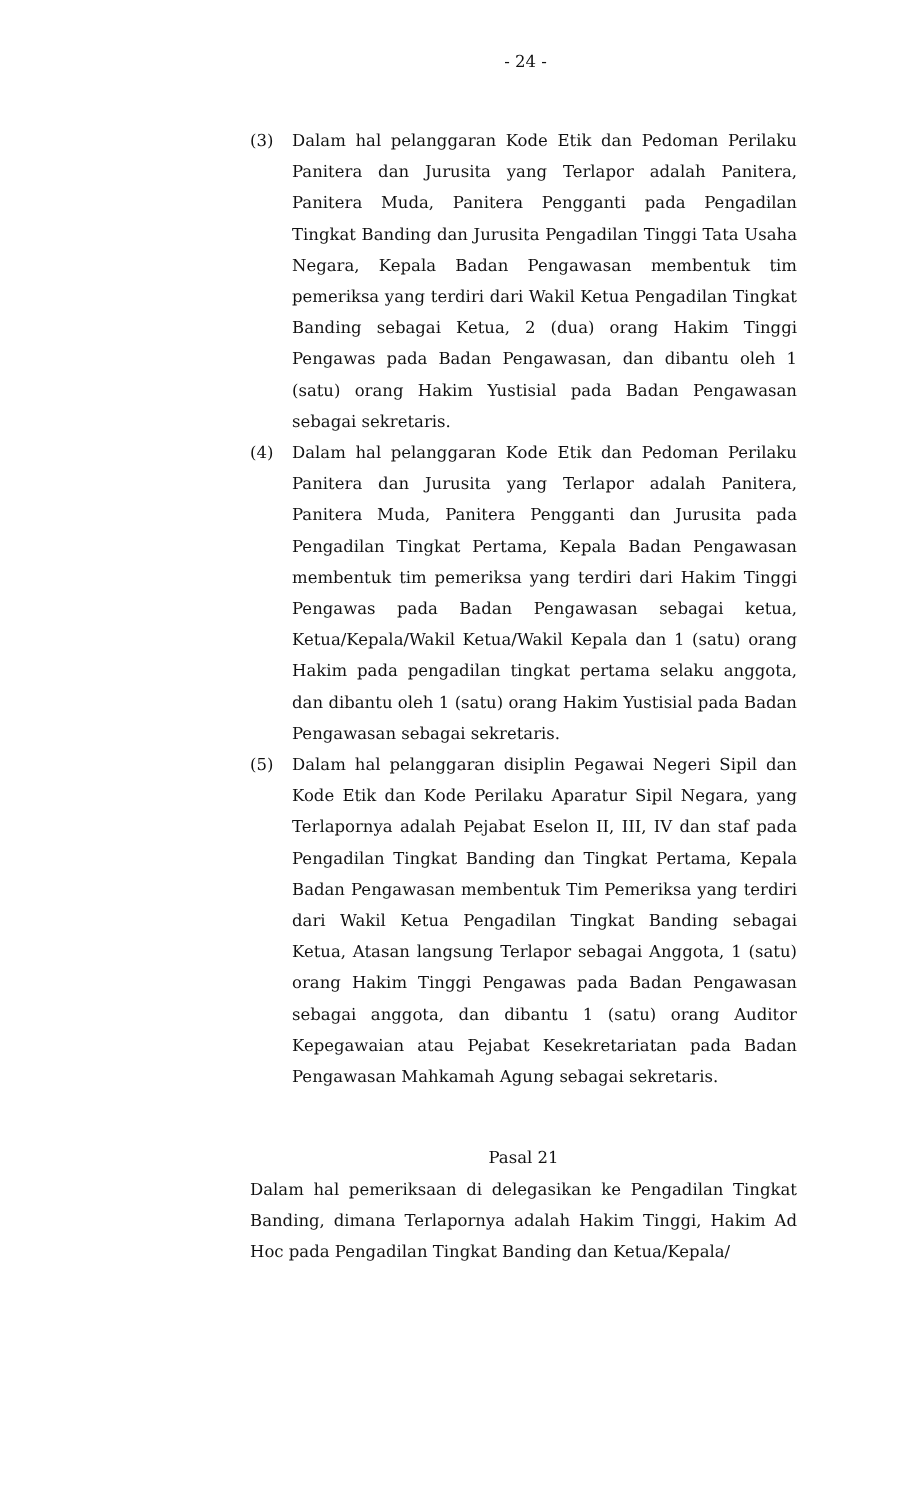- 24 -
(3) Dalam hal pelanggaran Kode Etik dan Pedoman Perilaku Panitera dan Jurusita yang Terlapor adalah Panitera, Panitera Muda, Panitera Pengganti pada Pengadilan Tingkat Banding dan Jurusita Pengadilan Tinggi Tata Usaha Negara, Kepala Badan Pengawasan membentuk tim pemeriksa yang terdiri dari Wakil Ketua Pengadilan Tingkat Banding sebagai Ketua, 2 (dua) orang Hakim Tinggi Pengawas pada Badan Pengawasan, dan dibantu oleh 1 (satu) orang Hakim Yustisial pada Badan Pengawasan sebagai sekretaris.
(4) Dalam hal pelanggaran Kode Etik dan Pedoman Perilaku Panitera dan Jurusita yang Terlapor adalah Panitera, Panitera Muda, Panitera Pengganti dan Jurusita pada Pengadilan Tingkat Pertama, Kepala Badan Pengawasan membentuk tim pemeriksa yang terdiri dari Hakim Tinggi Pengawas pada Badan Pengawasan sebagai ketua, Ketua/Kepala/Wakil Ketua/Wakil Kepala dan 1 (satu) orang Hakim pada pengadilan tingkat pertama selaku anggota, dan dibantu oleh 1 (satu) orang Hakim Yustisial pada Badan Pengawasan sebagai sekretaris.
(5) Dalam hal pelanggaran disiplin Pegawai Negeri Sipil dan Kode Etik dan Kode Perilaku Aparatur Sipil Negara, yang Terlapornya adalah Pejabat Eselon II, III, IV dan staf pada Pengadilan Tingkat Banding dan Tingkat Pertama, Kepala Badan Pengawasan membentuk Tim Pemeriksa yang terdiri dari Wakil Ketua Pengadilan Tingkat Banding sebagai Ketua, Atasan langsung Terlapor sebagai Anggota, 1 (satu) orang Hakim Tinggi Pengawas pada Badan Pengawasan sebagai anggota, dan dibantu 1 (satu) orang Auditor Kepegawaian atau Pejabat Kesekretariatan pada Badan Pengawasan Mahkamah Agung sebagai sekretaris.
Pasal 21
Dalam hal pemeriksaan di delegasikan ke Pengadilan Tingkat Banding, dimana Terlapornya adalah Hakim Tinggi, Hakim Ad Hoc pada Pengadilan Tingkat Banding dan Ketua/Kepala/